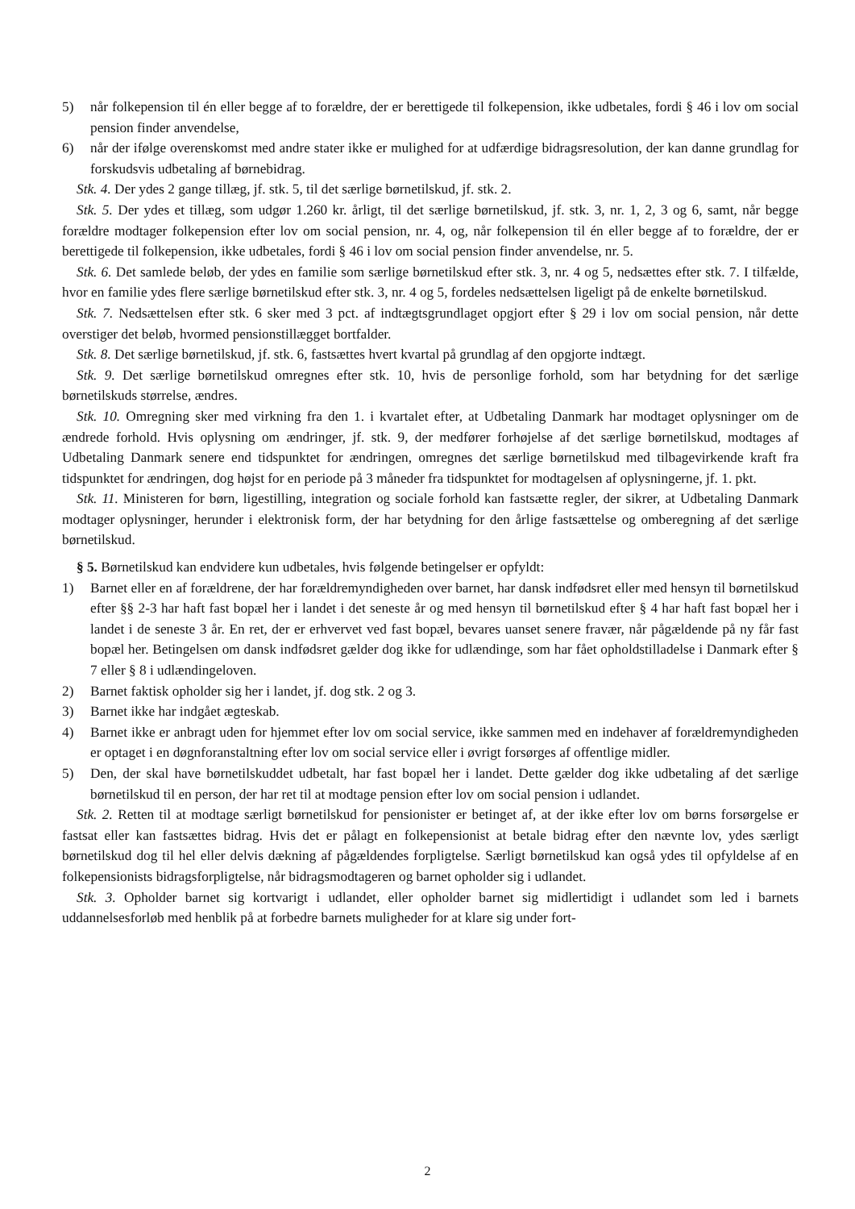5) når folkepension til én eller begge af to forældre, der er berettigede til folkepension, ikke udbetales, fordi § 46 i lov om social pension finder anvendelse,
6) når der ifølge overenskomst med andre stater ikke er mulighed for at udfærdige bidragsresolution, der kan danne grundlag for forskudsvis udbetaling af børnebidrag.
Stk. 4. Der ydes 2 gange tillæg, jf. stk. 5, til det særlige børnetilskud, jf. stk. 2.
Stk. 5. Der ydes et tillæg, som udgør 1.260 kr. årligt, til det særlige børnetilskud, jf. stk. 3, nr. 1, 2, 3 og 6, samt, når begge forældre modtager folkepension efter lov om social pension, nr. 4, og, når folkepension til én eller begge af to forældre, der er berettigede til folkepension, ikke udbetales, fordi § 46 i lov om social pension finder anvendelse, nr. 5.
Stk. 6. Det samlede beløb, der ydes en familie som særlige børnetilskud efter stk. 3, nr. 4 og 5, nedsættes efter stk. 7. I tilfælde, hvor en familie ydes flere særlige børnetilskud efter stk. 3, nr. 4 og 5, fordeles nedsættelsen ligeligt på de enkelte børnetilskud.
Stk. 7. Nedsættelsen efter stk. 6 sker med 3 pct. af indtægtsgrundlaget opgjort efter § 29 i lov om social pension, når dette overstiger det beløb, hvormed pensionstillægget bortfalder.
Stk. 8. Det særlige børnetilskud, jf. stk. 6, fastsættes hvert kvartal på grundlag af den opgjorte indtægt.
Stk. 9. Det særlige børnetilskud omregnes efter stk. 10, hvis de personlige forhold, som har betydning for det særlige børnetilskuds størrelse, ændres.
Stk. 10. Omregning sker med virkning fra den 1. i kvartalet efter, at Udbetaling Danmark har modtaget oplysninger om de ændrede forhold. Hvis oplysning om ændringer, jf. stk. 9, der medfører forhøjelse af det særlige børnetilskud, modtages af Udbetaling Danmark senere end tidspunktet for ændringen, omregnes det særlige børnetilskud med tilbagevirkende kraft fra tidspunktet for ændringen, dog højst for en periode på 3 måneder fra tidspunktet for modtagelsen af oplysningerne, jf. 1. pkt.
Stk. 11. Ministeren for børn, ligestilling, integration og sociale forhold kan fastsætte regler, der sikrer, at Udbetaling Danmark modtager oplysninger, herunder i elektronisk form, der har betydning for den årlige fastsættelse og omberegning af det særlige børnetilskud.
§ 5. Børnetilskud kan endvidere kun udbetales, hvis følgende betingelser er opfyldt:
1) Barnet eller en af forældrene, der har forældremyndigheden over barnet, har dansk indfødsret eller med hensyn til børnetilskud efter §§ 2-3 har haft fast bopæl her i landet i det seneste år og med hensyn til børnetilskud efter § 4 har haft fast bopæl her i landet i de seneste 3 år. En ret, der er erhvervet ved fast bopæl, bevares uanset senere fravær, når pågældende på ny får fast bopæl her. Betingelsen om dansk indfødsret gælder dog ikke for udlændinge, som har fået opholdstilladelse i Danmark efter § 7 eller § 8 i udlændingeloven.
2) Barnet faktisk opholder sig her i landet, jf. dog stk. 2 og 3.
3) Barnet ikke har indgået ægteskab.
4) Barnet ikke er anbragt uden for hjemmet efter lov om social service, ikke sammen med en indehaver af forældremyndigheden er optaget i en døgnforanstaltning efter lov om social service eller i øvrigt forsørges af offentlige midler.
5) Den, der skal have børnetilskuddet udbetalt, har fast bopæl her i landet. Dette gælder dog ikke udbetaling af det særlige børnetilskud til en person, der har ret til at modtage pension efter lov om social pension i udlandet.
Stk. 2. Retten til at modtage særligt børnetilskud for pensionister er betinget af, at der ikke efter lov om børns forsørgelse er fastsat eller kan fastsættes bidrag. Hvis det er pålagt en folkepensionist at betale bidrag efter den nævnte lov, ydes særligt børnetilskud dog til hel eller delvis dækning af pågældendes forpligtelse. Særligt børnetilskud kan også ydes til opfyldelse af en folkepensionists bidragsforpligtelse, når bidragsmodtageren og barnet opholder sig i udlandet.
Stk. 3. Opholder barnet sig kortvarigt i udlandet, eller opholder barnet sig midlertidigt i udlandet som led i barnets uddannelsesforløb med henblik på at forbedre barnets muligheder for at klare sig under fort-
2